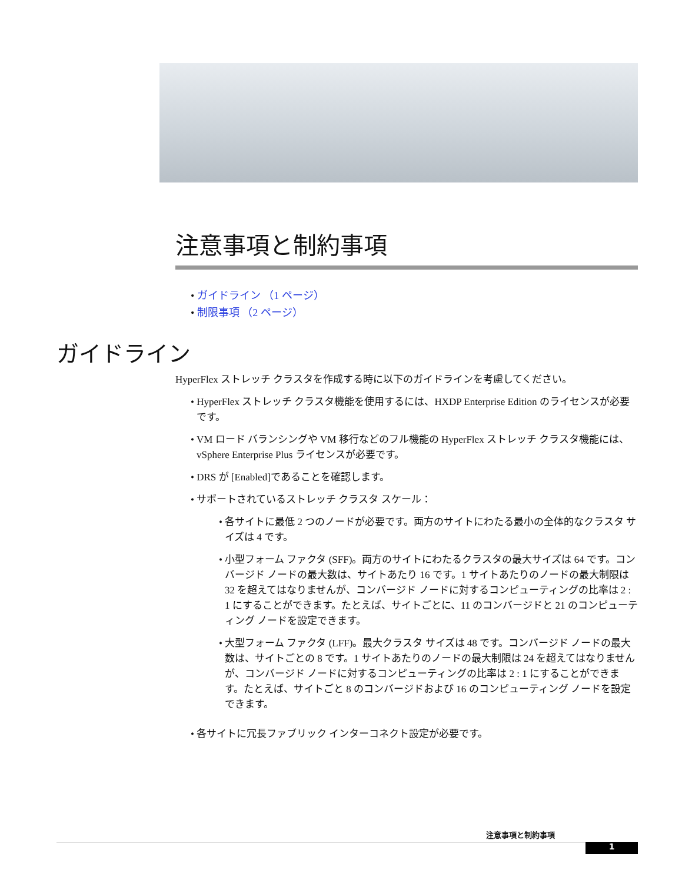注意事項と制約事項
• ガイドライン （1 ページ）
• 制限事項 （2 ページ）
ガイドライン
HyperFlex ストレッチ クラスタを作成する時に以下のガイドラインを考慮してください。
• HyperFlex ストレッチ クラスタ機能を使用するには、HXDP Enterprise Edition のライセンスが必要です。
• VM ロード バランシングや VM 移行などのフル機能の HyperFlex ストレッチ クラスタ機能には、vSphere Enterprise Plus ライセンスが必要です。
• DRS が [Enabled]であることを確認します。
• サポートされているストレッチ クラスタ スケール：
• 各サイトに最低 2 つのノードが必要です。両方のサイトにわたる最小の全体的なクラスタ サイズは 4 です。
• 小型フォーム ファクタ (SFF)。両方のサイトにわたるクラスタの最大サイズは 64 です。コンバージド ノードの最大数は、サイトあたり 16 です。1 サイトあたりのノードの最大制限は 32 を超えてはなりませんが、コンバージド ノードに対するコンピューティングの比率は 2 : 1 にすることができます。たとえば、サイトごとに、11 のコンバージドと 21 のコンピューティング ノードを設定できます。
• 大型フォーム ファクタ (LFF)。最大クラスタ サイズは 48 です。コンバージド ノードの最大数は、サイトごとの 8 です。1 サイトあたりのノードの最大制限は 24 を超えてはなりませんが、コンバージド ノードに対するコンピューティングの比率は 2 : 1 にすることができます。たとえば、サイトごと 8 のコンバージドおよび 16 のコンピューティング ノードを設定できます。
• 各サイトに冗長ファブリック インターコネクト設定が必要です。
注意事項と制約事項
1